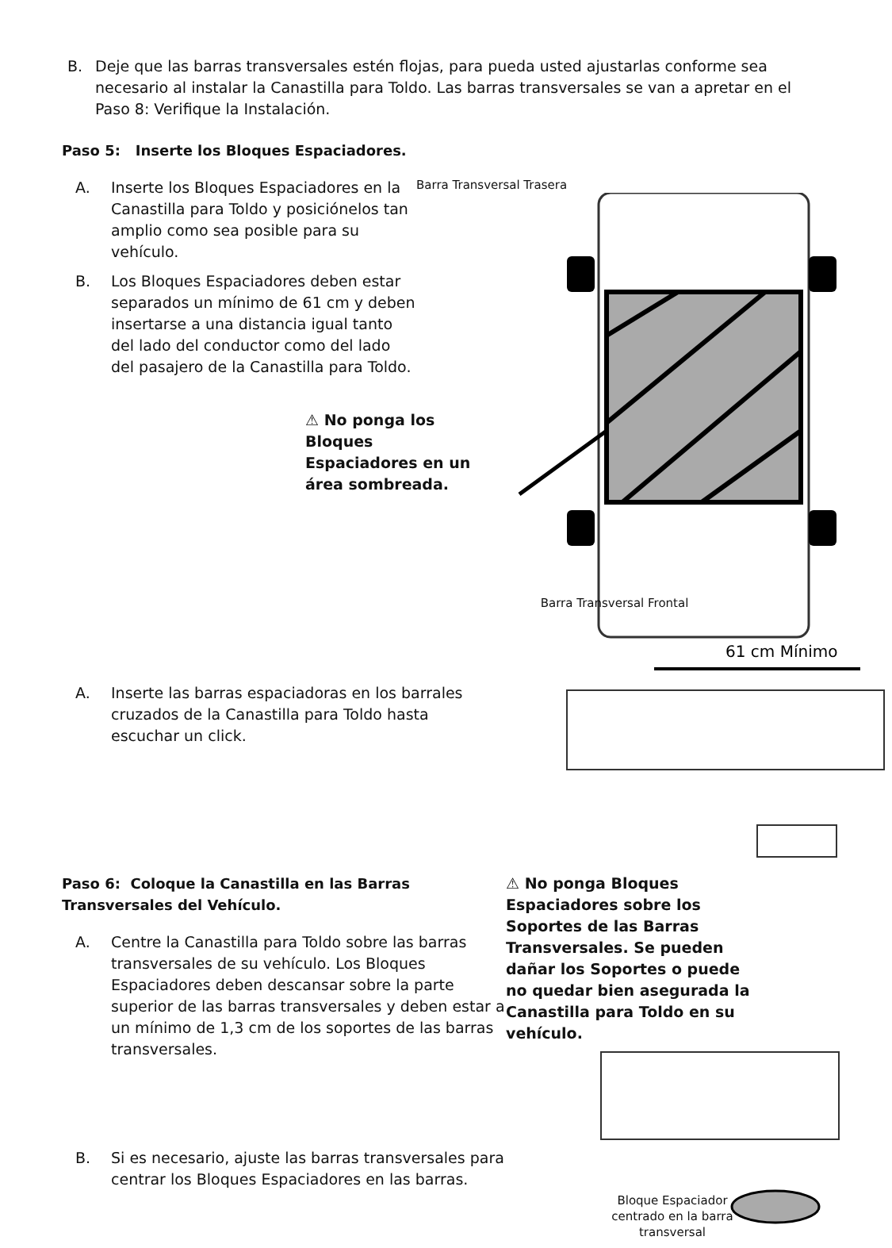B. Deje que las barras transversales estén flojas, para pueda usted ajustarlas conforme sea necesario al instalar la Canastilla para Toldo. Las barras transversales se van a apretar en el Paso 8: Verifique la Instalación.
Paso 5: Inserte los Bloques Espaciadores.
A. Inserte los Bloques Espaciadores en la Canastilla para Toldo y posiciónelos tan amplio como sea posible para su vehículo.
B. Los Bloques Espaciadores deben estar separados un mínimo de 61 cm y deben insertarse a una distancia igual tanto del lado del conductor como del lado del pasajero de la Canastilla para Toldo.
⚠ No ponga los Bloques Espaciadores en un área sombreada.
Barra Transversal Trasera
61 cm Mínimo
Barra Transversal Frontal
A. Inserte las barras espaciadoras en los barrales cruzados de la Canastilla para Toldo hasta escuchar un click.
Paso 6: Coloque la Canastilla en las Barras Transversales del Vehículo.
A. Centre la Canastilla para Toldo sobre las barras transversales de su vehículo. Los Bloques Espaciadores deben descansar sobre la parte superior de las barras transversales y deben estar a un mínimo de 1,3 cm de los soportes de las barras transversales.
B. Si es necesario, ajuste las barras transversales para centrar los Bloques Espaciadores en las barras.
⚠ No ponga Bloques Espaciadores sobre los Soportes de las Barras Transversales. Se pueden dañar los Soportes o puede no quedar bien asegurada la Canastilla para Toldo en su vehículo.
Bloque Espaciador centrado en la barra transversal